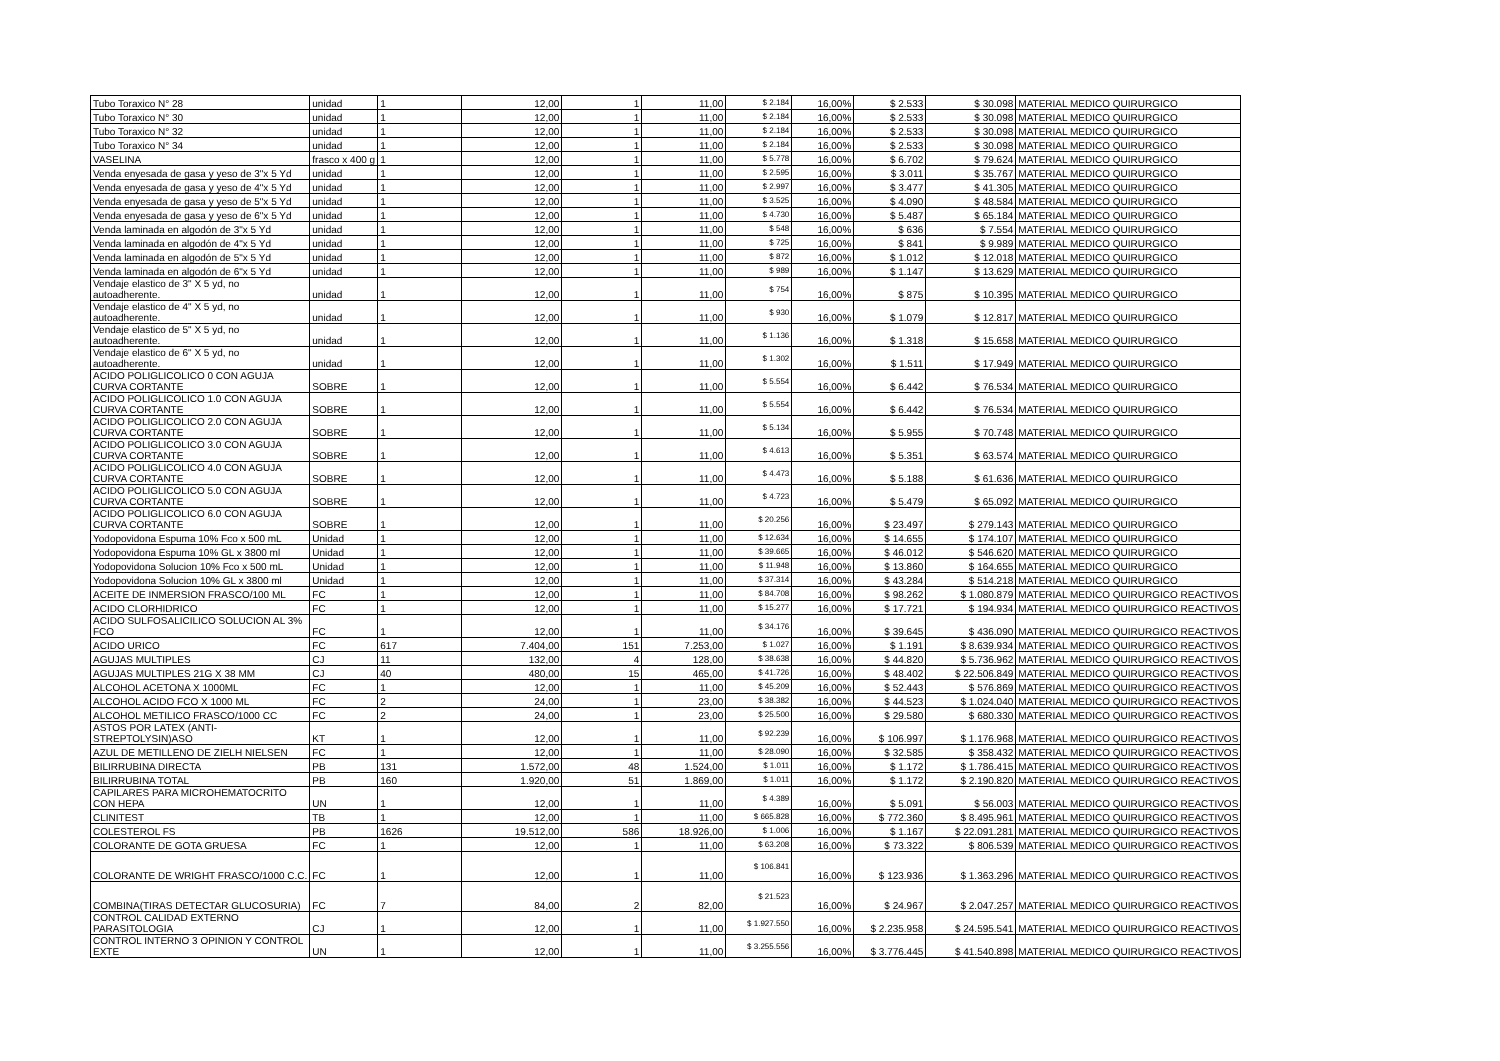| Tubo Toraxico N° 28 | unidad | 1 | 12,00 | 1 | 11,00 | $ 2.184 | 16,00% | $ 2.533 | $ 30.098 | MATERIAL MEDICO QUIRURGICO |
| Tubo Toraxico N° 30 | unidad | 1 | 12,00 | 1 | 11,00 | $ 2.184 | 16,00% | $ 2.533 | $ 30.098 | MATERIAL MEDICO QUIRURGICO |
| Tubo Toraxico N° 32 | unidad | 1 | 12,00 | 1 | 11,00 | $ 2.184 | 16,00% | $ 2.533 | $ 30.098 | MATERIAL MEDICO QUIRURGICO |
| Tubo Toraxico N° 34 | unidad | 1 | 12,00 | 1 | 11,00 | $ 2.184 | 16,00% | $ 2.533 | $ 30.098 | MATERIAL MEDICO QUIRURGICO |
| VASELINA | frasco x 400 g | 1 | 12,00 | 1 | 11,00 | $ 5.778 | 16,00% | $ 6.702 | $ 79.624 | MATERIAL MEDICO QUIRURGICO |
| Venda enyesada de gasa y yeso de 3"x 5 Yd | unidad | 1 | 12,00 | 1 | 11,00 | $ 2.595 | 16,00% | $ 3.011 | $ 35.767 | MATERIAL MEDICO QUIRURGICO |
| Venda enyesada de gasa y yeso de 4"x 5 Yd | unidad | 1 | 12,00 | 1 | 11,00 | $ 2.997 | 16,00% | $ 3.477 | $ 41.305 | MATERIAL MEDICO QUIRURGICO |
| Venda enyesada de gasa y yeso de 5"x 5 Yd | unidad | 1 | 12,00 | 1 | 11,00 | $ 3.525 | 16,00% | $ 4.090 | $ 48.584 | MATERIAL MEDICO QUIRURGICO |
| Venda enyesada de gasa y yeso de 6"x 5 Yd | unidad | 1 | 12,00 | 1 | 11,00 | $ 4.730 | 16,00% | $ 5.487 | $ 65.184 | MATERIAL MEDICO QUIRURGICO |
| Venda laminada en algodón de 3"x 5 Yd | unidad | 1 | 12,00 | 1 | 11,00 | $ 548 | 16,00% | $ 636 | $ 7.554 | MATERIAL MEDICO QUIRURGICO |
| Venda laminada en algodón de 4"x 5 Yd | unidad | 1 | 12,00 | 1 | 11,00 | $ 725 | 16,00% | $ 841 | $ 9.989 | MATERIAL MEDICO QUIRURGICO |
| Venda laminada en algodón de 5"x 5 Yd | unidad | 1 | 12,00 | 1 | 11,00 | $ 872 | 16,00% | $ 1.012 | $ 12.018 | MATERIAL MEDICO QUIRURGICO |
| Venda laminada en algodón de 6"x 5 Yd | unidad | 1 | 12,00 | 1 | 11,00 | $ 989 | 16,00% | $ 1.147 | $ 13.629 | MATERIAL MEDICO QUIRURGICO |
| Vendaje elastico de 3" X 5 yd, no autoadherente. | unidad | 1 | 12,00 | 1 | 11,00 | $ 754 | 16,00% | $ 875 | $ 10.395 | MATERIAL MEDICO QUIRURGICO |
| Vendaje elastico de 4" X 5 yd, no autoadherente. | unidad | 1 | 12,00 | 1 | 11,00 | $ 930 | 16,00% | $ 1.079 | $ 12.817 | MATERIAL MEDICO QUIRURGICO |
| Vendaje elastico de 5" X 5 yd, no autoadherente. | unidad | 1 | 12,00 | 1 | 11,00 | $ 1.136 | 16,00% | $ 1.318 | $ 15.658 | MATERIAL MEDICO QUIRURGICO |
| Vendaje elastico de 6" X 5 yd, no autoadherente. | unidad | 1 | 12,00 | 1 | 11,00 | $ 1.302 | 16,00% | $ 1.511 | $ 17.949 | MATERIAL MEDICO QUIRURGICO |
| ACIDO POLIGLICOLICO 0 CON AGUJA CURVA CORTANTE | SOBRE | 1 | 12,00 | 1 | 11,00 | $ 5.554 | 16,00% | $ 6.442 | $ 76.534 | MATERIAL MEDICO QUIRURGICO |
| ACIDO POLIGLICOLICO 1.0 CON AGUJA CURVA CORTANTE | SOBRE | 1 | 12,00 | 1 | 11,00 | $ 5.554 | 16,00% | $ 6.442 | $ 76.534 | MATERIAL MEDICO QUIRURGICO |
| ACIDO POLIGLICOLICO 2.0 CON AGUJA CURVA CORTANTE | SOBRE | 1 | 12,00 | 1 | 11,00 | $ 5.134 | 16,00% | $ 5.955 | $ 70.748 | MATERIAL MEDICO QUIRURGICO |
| ACIDO POLIGLICOLICO 3.0 CON AGUJA CURVA CORTANTE | SOBRE | 1 | 12,00 | 1 | 11,00 | $ 4.613 | 16,00% | $ 5.351 | $ 63.574 | MATERIAL MEDICO QUIRURGICO |
| ACIDO POLIGLICOLICO 4.0 CON AGUJA CURVA CORTANTE | SOBRE | 1 | 12,00 | 1 | 11,00 | $ 4.473 | 16,00% | $ 5.188 | $ 61.636 | MATERIAL MEDICO QUIRURGICO |
| ACIDO POLIGLICOLICO 5.0 CON AGUJA CURVA CORTANTE | SOBRE | 1 | 12,00 | 1 | 11,00 | $ 4.723 | 16,00% | $ 5.479 | $ 65.092 | MATERIAL MEDICO QUIRURGICO |
| ACIDO POLIGLICOLICO 6.0 CON AGUJA CURVA CORTANTE | SOBRE | 1 | 12,00 | 1 | 11,00 | $ 20.256 | 16,00% | $ 23.497 | $ 279.143 | MATERIAL MEDICO QUIRURGICO |
| Yodopovidona Espuma 10% Fco x 500 mL | Unidad | 1 | 12,00 | 1 | 11,00 | $ 12.634 | 16,00% | $ 14.655 | $ 174.107 | MATERIAL MEDICO QUIRURGICO |
| Yodopovidona Espuma 10% GL x 3800 ml | Unidad | 1 | 12,00 | 1 | 11,00 | $ 39.665 | 16,00% | $ 46.012 | $ 546.620 | MATERIAL MEDICO QUIRURGICO |
| Yodopovidona Solucion 10% Fco x 500 mL | Unidad | 1 | 12,00 | 1 | 11,00 | $ 11.948 | 16,00% | $ 13.860 | $ 164.655 | MATERIAL MEDICO QUIRURGICO |
| Yodopovidona Solucion 10% GL x 3800 ml | Unidad | 1 | 12,00 | 1 | 11,00 | $ 37.314 | 16,00% | $ 43.284 | $ 514.218 | MATERIAL MEDICO QUIRURGICO |
| ACEITE DE INMERSION FRASCO/100 ML | FC | 1 | 12,00 | 1 | 11,00 | $ 84.708 | 16,00% | $ 98.262 | $ 1.080.879 | MATERIAL MEDICO QUIRURGICO REACTIVOS |
| ACIDO CLORHIDRICO | FC | 1 | 12,00 | 1 | 11,00 | $ 15.277 | 16,00% | $ 17.721 | $ 194.934 | MATERIAL MEDICO QUIRURGICO REACTIVOS |
| ACIDO SULFOSALICILICO SOLUCION AL 3% FCO | FC | 1 | 12,00 | 1 | 11,00 | $ 34.176 | 16,00% | $ 39.645 | $ 436.090 | MATERIAL MEDICO QUIRURGICO REACTIVOS |
| ACIDO URICO | FC | 617 | 7.404,00 | 151 | 7.253,00 | $ 1.027 | 16,00% | $ 1.191 | $ 8.639.934 | MATERIAL MEDICO QUIRURGICO REACTIVOS |
| AGUJAS MULTIPLES | CJ | 11 | 132,00 | 4 | 128,00 | $ 38.638 | 16,00% | $ 44.820 | $ 5.736.962 | MATERIAL MEDICO QUIRURGICO REACTIVOS |
| AGUJAS MULTIPLES 21G X 38 MM | CJ | 40 | 480,00 | 15 | 465,00 | $ 41.726 | 16,00% | $ 48.402 | $ 22.506.849 | MATERIAL MEDICO QUIRURGICO REACTIVOS |
| ALCOHOL ACETONA X 1000ML | FC | 1 | 12,00 | 1 | 11,00 | $ 45.209 | 16,00% | $ 52.443 | $ 576.869 | MATERIAL MEDICO QUIRURGICO REACTIVOS |
| ALCOHOL ACIDO FCO X 1000 ML | FC | 2 | 24,00 | 1 | 23,00 | $ 38.382 | 16,00% | $ 44.523 | $ 1.024.040 | MATERIAL MEDICO QUIRURGICO REACTIVOS |
| ALCOHOL METILICO FRASCO/1000 CC | FC | 2 | 24,00 | 1 | 23,00 | $ 25.500 | 16,00% | $ 29.580 | $ 680.330 | MATERIAL MEDICO QUIRURGICO REACTIVOS |
| ASTOS POR LATEX (ANTI- STREPTOLYSIN)ASO | KT | 1 | 12,00 | 1 | 11,00 | $ 92.239 | 16,00% | $ 106.997 | $ 1.176.968 | MATERIAL MEDICO QUIRURGICO REACTIVOS |
| AZUL DE METILLENO DE ZIELH NIELSEN | FC | 1 | 12,00 | 1 | 11,00 | $ 28.090 | 16,00% | $ 32.585 | $ 358.432 | MATERIAL MEDICO QUIRURGICO REACTIVOS |
| BILIRRUBINA DIRECTA | PB | 131 | 1.572,00 | 48 | 1.524,00 | $ 1.011 | 16,00% | $ 1.172 | $ 1.786.415 | MATERIAL MEDICO QUIRURGICO REACTIVOS |
| BILIRRUBINA TOTAL | PB | 160 | 1.920,00 | 51 | 1.869,00 | $ 1.011 | 16,00% | $ 1.172 | $ 2.190.820 | MATERIAL MEDICO QUIRURGICO REACTIVOS |
| CAPILARES PARA MICROHEMATOCRITO CON HEPA | UN | 1 | 12,00 | 1 | 11,00 | $ 4.389 | 16,00% | $ 5.091 | $ 56.003 | MATERIAL MEDICO QUIRURGICO REACTIVOS |
| CLINITEST | TB | 1 | 12,00 | 1 | 11,00 | $ 665.828 | 16,00% | $ 772.360 | $ 8.495.961 | MATERIAL MEDICO QUIRURGICO REACTIVOS |
| COLESTEROL FS | PB | 1626 | 19.512,00 | 586 | 18.926,00 | $ 1.006 | 16,00% | $ 1.167 | $ 22.091.281 | MATERIAL MEDICO QUIRURGICO REACTIVOS |
| COLORANTE DE GOTA GRUESA | FC | 1 | 12,00 | 1 | 11,00 | $ 63.208 | 16,00% | $ 73.322 | $ 806.539 | MATERIAL MEDICO QUIRURGICO REACTIVOS |
| COLORANTE DE WRIGHT FRASCO/1000 C.C. | FC | 1 | 12,00 | 1 | 11,00 | $ 106.841 | 16,00% | $ 123.936 | $ 1.363.296 | MATERIAL MEDICO QUIRURGICO REACTIVOS |
| COMBINA(TIRAS DETECTAR GLUCOSURIA) | FC | 7 | 84,00 | 2 | 82,00 | $ 21.523 | 16,00% | $ 24.967 | $ 2.047.257 | MATERIAL MEDICO QUIRURGICO REACTIVOS |
| CONTROL CALIDAD EXTERNO PARASITOLOGIA | CJ | 1 | 12,00 | 1 | 11,00 | $ 1.927.550 | 16,00% | $ 2.235.958 | $ 24.595.541 | MATERIAL MEDICO QUIRURGICO REACTIVOS |
| CONTROL INTERNO 3 OPINION Y CONTROL EXTE | UN | 1 | 12,00 | 1 | 11,00 | $ 3.255.556 | 16,00% | $ 3.776.445 | $ 41.540.898 | MATERIAL MEDICO QUIRURGICO REACTIVOS |